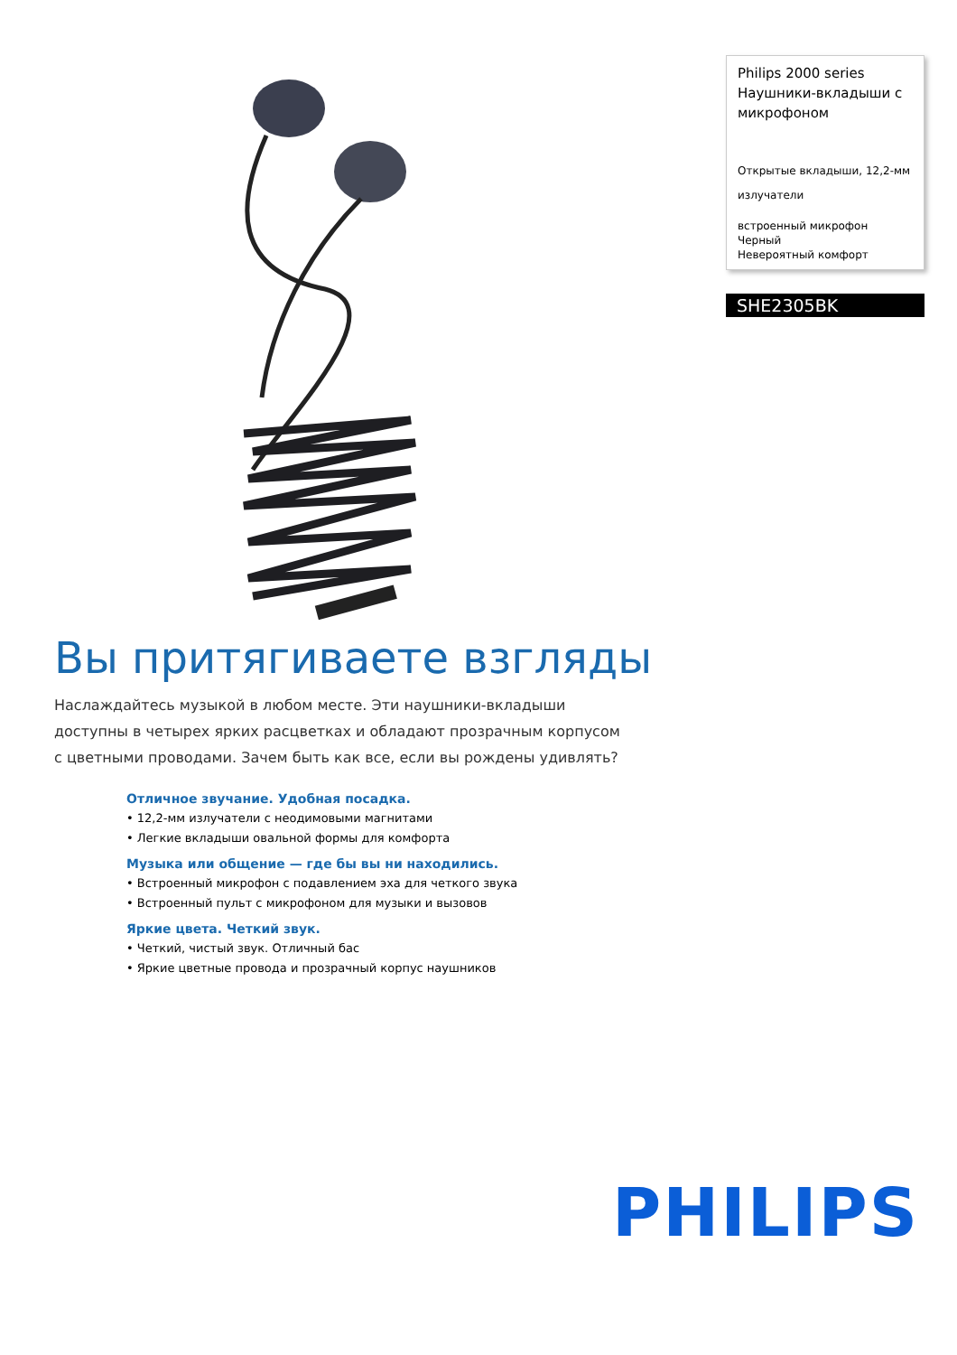Philips 2000 series
Наушники-вкладыши с микрофоном
Открытые вкладыши, 12,2-мм излучатели
встроенный микрофон
Черный
Невероятный комфорт
SHE2305BK
Вы притягиваете взгляды
Наслаждайтесь музыкой в любом месте. Эти наушники-вкладыши доступны в четырех ярких расцветках и обладают прозрачным корпусом с цветными проводами. Зачем быть как все, если вы рождены удивлять?
Отличное звучание. Удобная посадка.
• 12,2-мм излучатели с неодимовыми магнитами
• Легкие вкладыши овальной формы для комфорта
Музыка или общение — где бы вы ни находились.
• Встроенный микрофон с подавлением эха для четкого звука
• Встроенный пульт с микрофоном для музыки и вызовов
Яркие цвета. Четкий звук.
• Четкий, чистый звук. Отличный бас
• Яркие цветные провода и прозрачный корпус наушников
PHILIPS